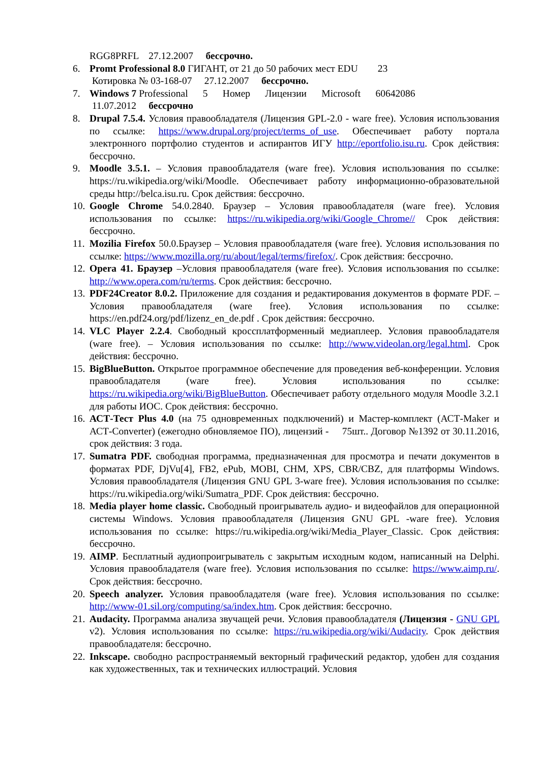RGG8PRFL 27.12.2007 бессрочно.
6. Promt Professional 8.0 ГИГАНТ, от 21 до 50 рабочих мест EDU 23
Котировка № 03-168-07 27.12.2007 бессрочно.
7. Windows 7 Professional 5 Номер Лицензии Microsoft 60642086
11.07.2012 бессрочно
8. Drupal 7.5.4. Условия правообладателя (Лицензия GPL-2.0 - ware free). Условия использования по ссылке: https://www.drupal.org/project/terms_of_use. Обеспечивает работу портала электронного портфолио студентов и аспирантов ИГУ http://eportfolio.isu.ru. Срок действия: бессрочно.
9. Moodle 3.5.1. – Условия правообладателя (ware free). Условия использования по ссылке: https://ru.wikipedia.org/wiki/Moodle. Обеспечивает работу информационно-образовательной среды http://belca.isu.ru. Срок действия: бессрочно.
10. Google Chrome 54.0.2840. Браузер – Условия правообладателя (ware free). Условия использования по ссылке: https://ru.wikipedia.org/wiki/Google_Chrome// Срок действия: бессрочно.
11. Mozilia Firefox 50.0.Браузер – Условия правообладателя (ware free). Условия использования по ссылке: https://www.mozilla.org/ru/about/legal/terms/firefox/. Срок действия: бессрочно.
12. Opera 41. Браузер –Условия правообладателя (ware free). Условия использования по ссылке: http://www.opera.com/ru/terms. Срок действия: бессрочно.
13. PDF24Creator 8.0.2. Приложение для создания и редактирования документов в формате PDF. –Условия правообладателя (ware free). Условия использования по ссылке: https://en.pdf24.org/pdf/lizenz_en_de.pdf . Срок действия: бессрочно.
14. VLC Player 2.2.4. Свободный кроссплатформенный медиаплеер. Условия правообладателя (ware free). – Условия использования по ссылке: http://www.videolan.org/legal.html. Срок действия: бессрочно.
15. BigBlueButton. Открытое программное обеспечение для проведения веб-конференции. Условия правообладателя (ware free). Условия использования по ссылке: https://ru.wikipedia.org/wiki/BigBlueButton. Обеспечивает работу отдельного модуля Moodle 3.2.1 для работы ИОС. Срок действия: бессрочно.
16. АСТ-Тест Plus 4.0 (на 75 одновременных подключений) и Мастер-комплект (АСТ-Maker и АСТ-Converter) (ежегодно обновляемое ПО), лицензий - 75шт.. Договор №1392 от 30.11.2016, срок действия: 3 года.
17. Sumatra PDF. свободная программа, предназначенная для просмотра и печати документов в форматах PDF, DjVu[4], FB2, ePub, MOBI, CHM, XPS, CBR/CBZ, для платформы Windows. Условия правообладателя (Лицензия GNU GPL 3-ware free). Условия использования по ссылке: https://ru.wikipedia.org/wiki/Sumatra_PDF. Срок действия: бессрочно.
18. Media player home classic. Свободный проигрыватель аудио- и видеофайлов для операционной системы Windows. Условия правообладателя (Лицензия GNU GPL -ware free). Условия использования по ссылке: https://ru.wikipedia.org/wiki/Media_Player_Classic. Срок действия: бессрочно.
19. AIMP. Бесплатный аудиопроигрыватель с закрытым исходным кодом, написанный на Delphi. Условия правообладателя (ware free). Условия использования по ссылке: https://www.aimp.ru/. Срок действия: бессрочно.
20. Speech analyzer. Условия правообладателя (ware free). Условия использования по ссылке: http://www-01.sil.org/computing/sa/index.htm. Срок действия: бессрочно.
21. Audacity. Программа анализа звучащей речи. Условия правообладателя (Лицензия - GNU GPL v2). Условия использования по ссылке: https://ru.wikipedia.org/wiki/Audacity. Срок действия правообладателя: бессрочно.
22. Inkscape. свободно распространяемый векторный графический редактор, удобен для создания как художественных, так и технических иллюстраций. Условия